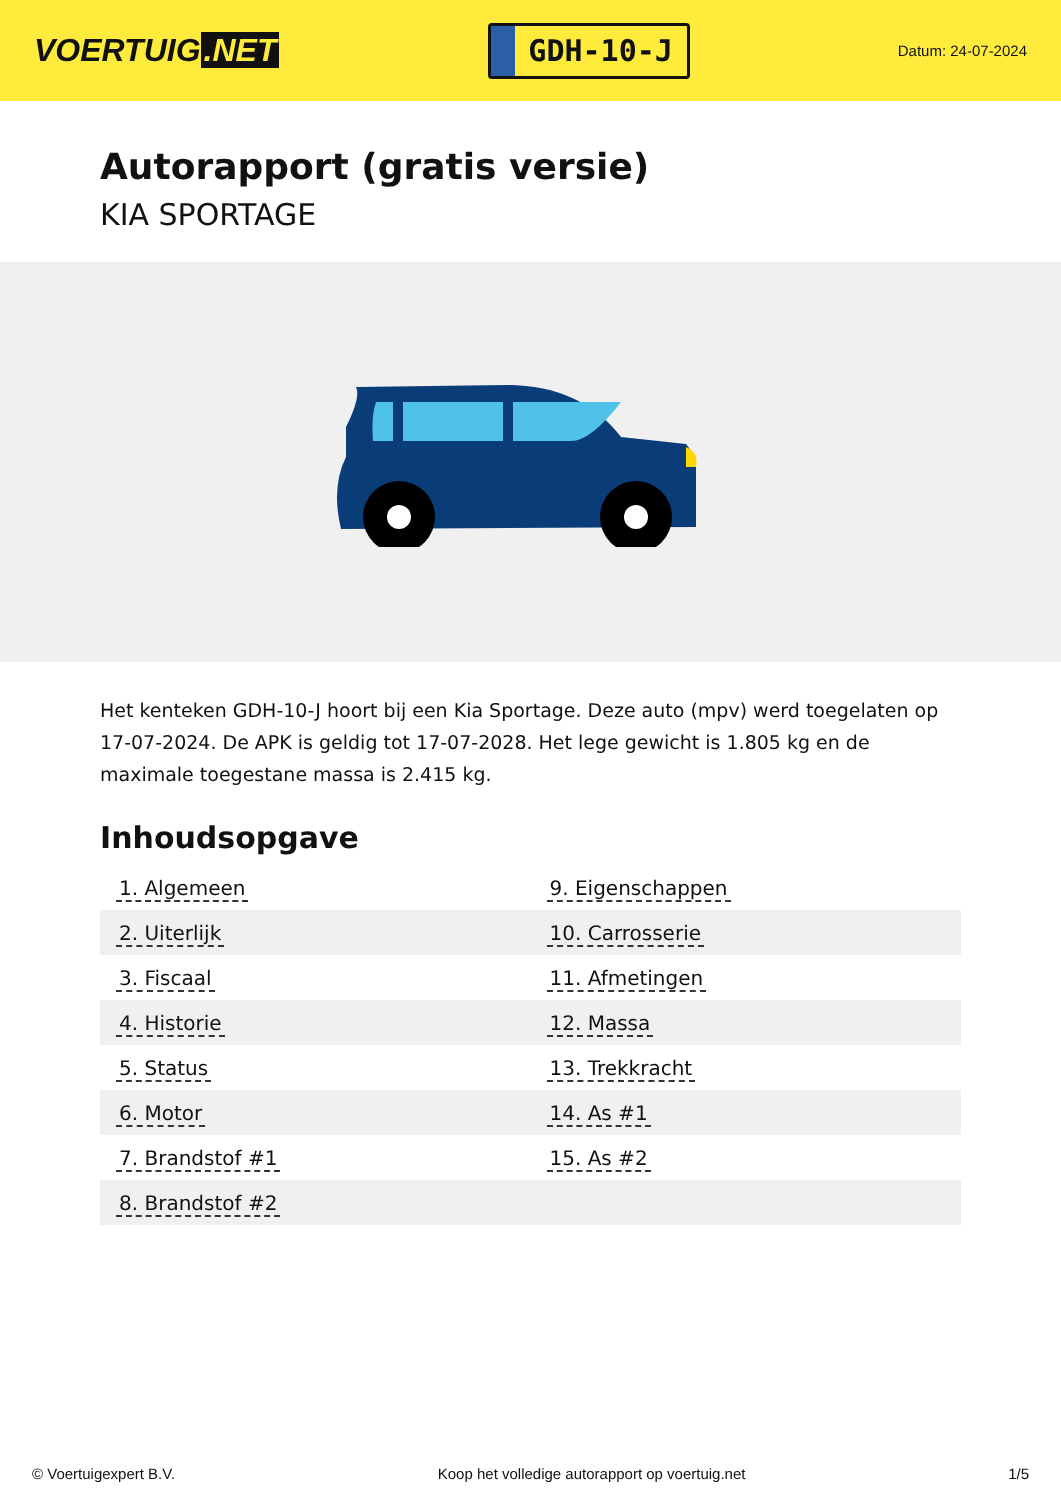VOERTUIG.NET
GDH-10-J
Datum: 24-07-2024
Autorapport (gratis versie)
KIA SPORTAGE
Het kenteken GDH-10-J hoort bij een Kia Sportage. Deze auto (mpv) werd toegelaten op 17-07-2024. De APK is geldig tot 17-07-2028. Het lege gewicht is 1.805 kg en de maximale toegestane massa is 2.415 kg.
Inhoudsopgave
| 1. Algemeen | 9. Eigenschappen |
| 2. Uiterlijk | 10. Carrosserie |
| 3. Fiscaal | 11. Afmetingen |
| 4. Historie | 12. Massa |
| 5. Status | 13. Trekkracht |
| 6. Motor | 14. As #1 |
| 7. Brandstof #1 | 15. As #2 |
| 8. Brandstof #2 | |
© Voertuigexpert B.V. Koop het volledige autorapport op voertuig.net
1/5